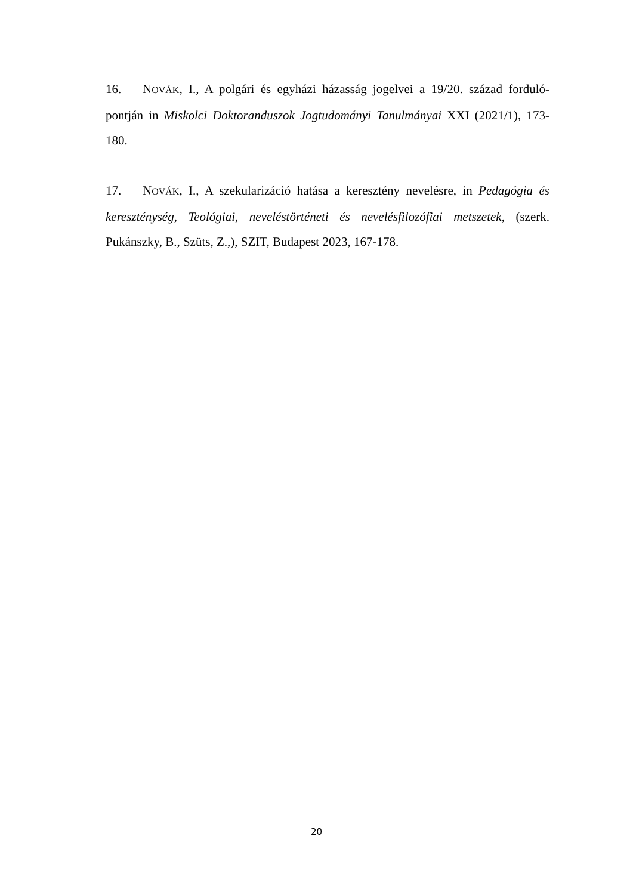16. NOVÁK, I., A polgári és egyházi házasság jogelvei a 19/20. század forduló-pontján in Miskolci Doktoranduszok Jogtudományi Tanulmányai XXI (2021/1), 173-180.
17. NOVÁK, I., A szekularizáció hatása a keresztény nevelésre, in Pedagógia és kereszténység, Teológiai, neveléstörténeti és nevelésfilozófiai metszetek, (szerk. Pukánszky, B., Szüts, Z.,), SZIT, Budapest 2023, 167-178.
20